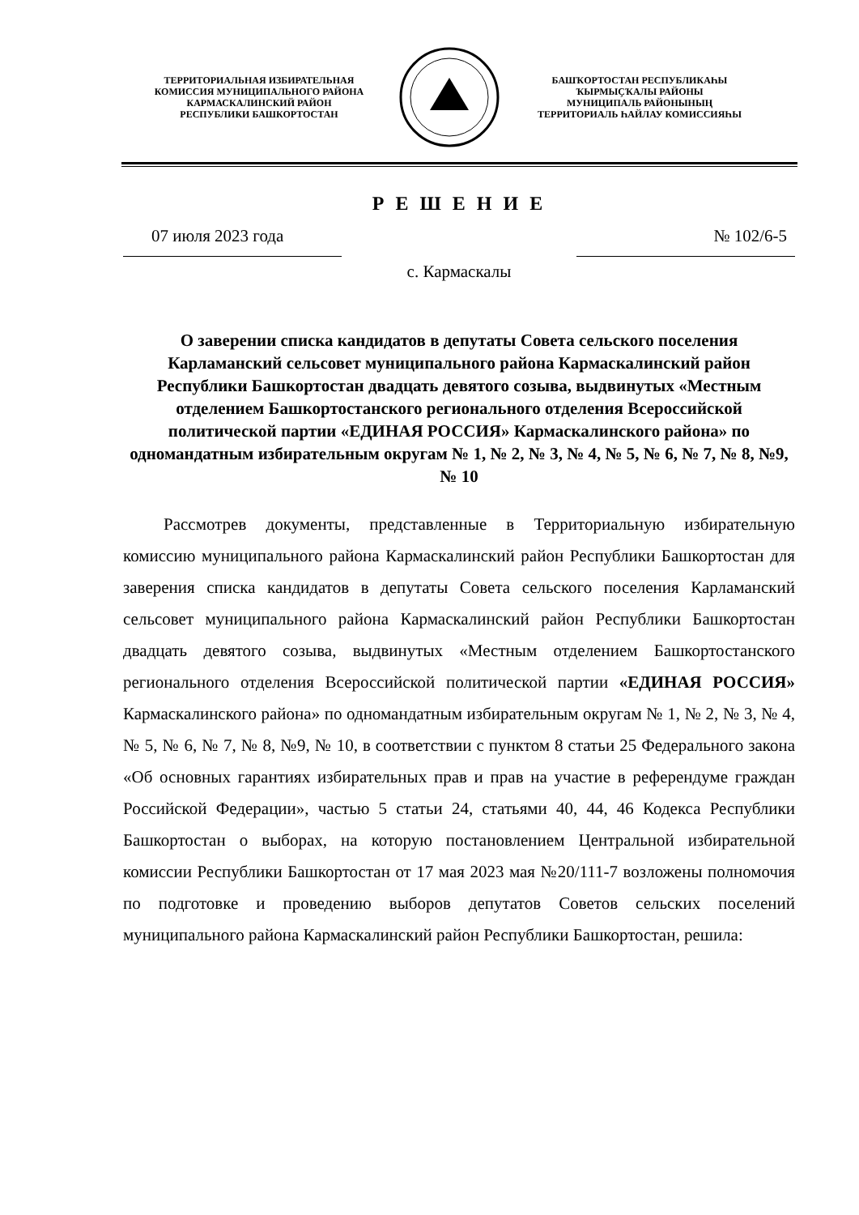ТЕРРИТОРИАЛЬНАЯ ИЗБИРАТЕЛЬНАЯ
КОМИССИЯ МУНИЦИПАЛЬНОГО РАЙОНА
КАРМАСКАЛИНСКИЙ РАЙОН
РЕСПУБЛИКИ БАШКОРТОСТАН
БАШҠОРТОСТАН РЕСПУБЛИКАҺЫ
ҠЫРМЫҪҠАЛЫ РАЙОНЫ
МУНИЦИПАЛЬ РАЙОНЫНЫҢ
ТЕРРИТОРИАЛЬ ҺАЙЛАУ КОМИССИЯҺЫ
Р Е Ш Е Н И Е
07 июля 2023 года № 102/6-5
с. Кармаскалы
О заверении списка кандидатов в депутаты Совета сельского поселения Карламанский сельсовет муниципального района Кармаскалинский район Республики Башкортостан двадцать девятого созыва, выдвинутых «Местным отделением Башкортостанского регионального отделения Всероссийской политической партии «ЕДИНАЯ РОССИЯ» Кармаскалинского района» по одномандатным избирательным округам № 1, № 2, № 3, № 4, № 5, № 6, № 7, № 8, №9, № 10
Рассмотрев документы, представленные в Территориальную избирательную комиссию муниципального района Кармаскалинский район Республики Башкортостан для заверения списка кандидатов в депутаты Совета сельского поселения Карламанский сельсовет муниципального района Кармаскалинский район Республики Башкортостан двадцать девятого созыва, выдвинутых «Местным отделением Башкортостанского регионального отделения Всероссийской политической партии «ЕДИНАЯ РОССИЯ» Кармаскалинского района» по одномандатным избирательным округам № 1, № 2, № 3, № 4, № 5, № 6, № 7, № 8, №9, № 10, в соответствии с пунктом 8 статьи 25 Федерального закона «Об основных гарантиях избирательных прав и прав на участие в референдуме граждан Российской Федерации», частью 5 статьи 24, статьями 40, 44, 46 Кодекса Республики Башкортостан о выборах, на которую постановлением Центральной избирательной комиссии Республики Башкортостан от 17 мая 2023 мая №20/111-7 возложены полномочия по подготовке и проведению выборов депутатов Советов сельских поселений муниципального района Кармаскалинский район Республики Башкортостан, решила: